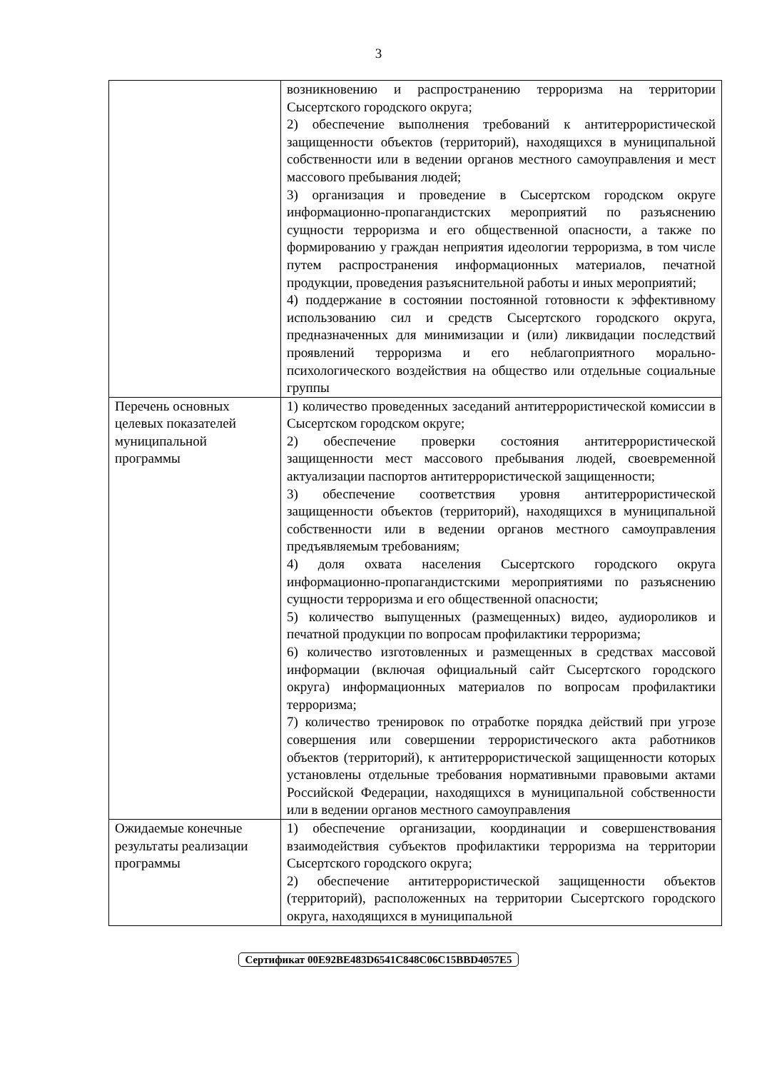3
| | возникновению и распространению терроризма на территории Сысертского городского округа; 2) обеспечение выполнения требований к антитеррористической защищенности объектов (территорий), находящихся в муниципальной собственности или в ведении органов местного самоуправления и мест массового пребывания людей; 3) организация и проведение в Сысертском городском округе информационно-пропагандистских мероприятий по разъяснению сущности терроризма и его общественной опасности, а также по формированию у граждан неприятия идеологии терроризма, в том числе путем распространения информационных материалов, печатной продукции, проведения разъяснительной работы и иных мероприятий; 4) поддержание в состоянии постоянной готовности к эффективному использованию сил и средств Сысертского городского округа, предназначенных для минимизации и (или) ликвидации последствий проявлений терроризма и его неблагоприятного морально-психологического воздействия на общество или отдельные социальные группы |
| Перечень основных целевых показателей муниципальной программы | 1) количество проведенных заседаний антитеррористической комиссии в Сысертском городском округе; 2) обеспечение проверки состояния антитеррористической защищенности мест массового пребывания людей, своевременной актуализации паспортов антитеррористической защищенности; 3) обеспечение соответствия уровня антитеррористической защищенности объектов (территорий), находящихся в муниципальной собственности или в ведении органов местного самоуправления предъявляемым требованиям; 4) доля охвата населения Сысертского городского округа информационно-пропагандистскими мероприятиями по разъяснению сущности терроризма и его общественной опасности; 5) количество выпущенных (размещенных) видео, аудиороликов и печатной продукции по вопросам профилактики терроризма; 6) количество изготовленных и размещенных в средствах массовой информации (включая официальный сайт Сысертского городского округа) информационных материалов по вопросам профилактики терроризма; 7) количество тренировок по отработке порядка действий при угрозе совершения или совершении террористического акта работников объектов (территорий), к антитеррористической защищенности которых установлены отдельные требования нормативными правовыми актами Российской Федерации, находящихся в муниципальной собственности или в ведении органов местного самоуправления |
| Ожидаемые конечные результаты реализации программы | 1) обеспечение организации, координации и совершенствования взаимодействия субъектов профилактики терроризма на территории Сысертского городского округа; 2) обеспечение антитеррористической защищенности объектов (территорий), расположенных на территории Сысертского городского округа, находящихся в муниципальной |
Сертификат 00E92BE483D6541C848C06C15BBD4057E5